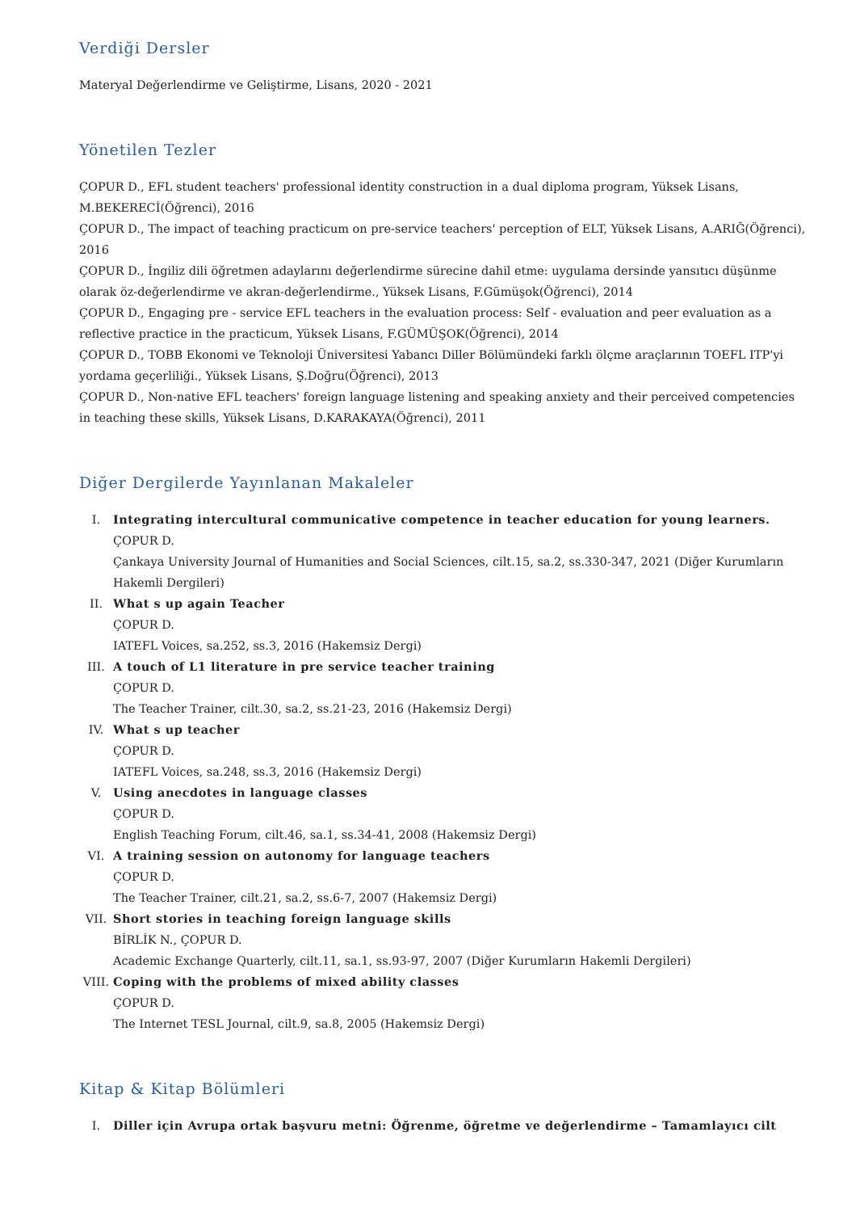Verdiği Dersler
Materyal Değerlendirme ve Geliştirme, Lisans, 2020 - 2021
Yönetilen Tezler
ÇOPUR D., EFL student teachers' professional identity construction in a dual diploma program, Yüksek Lisans, M.BEKERECİ(Öğrenci), 2016
ÇOPUR D., The impact of teaching practicum on pre-service teachers' perception of ELT, Yüksek Lisans, A.ARIĞ(Öğrenci), 2016
ÇOPUR D., İngiliz dili öğretmen adaylarını değerlendirme sürecine dahil etme: uygulama dersinde yansıtıcı düşünme olarak öz-değerlendirme ve akran-değerlendirme., Yüksek Lisans, F.Gümüşok(Öğrenci), 2014
ÇOPUR D., Engaging pre - service EFL teachers in the evaluation process: Self - evaluation and peer evaluation as a reflective practice in the practicum, Yüksek Lisans, F.GÜMÜŞOK(Öğrenci), 2014
ÇOPUR D., TOBB Ekonomi ve Teknoloji Üniversitesi Yabancı Diller Bölümündeki farklı ölçme araçlarının TOEFL ITP'yi yordama geçerliliği., Yüksek Lisans, Ş.Doğru(Öğrenci), 2013
ÇOPUR D., Non-native EFL teachers' foreign language listening and speaking anxiety and their perceived competencies in teaching these skills, Yüksek Lisans, D.KARAKAYA(Öğrenci), 2011
Diğer Dergilerde Yayınlanan Makaleler
I. Integrating intercultural communicative competence in teacher education for young learners.
ÇOPUR D.
Çankaya University Journal of Humanities and Social Sciences, cilt.15, sa.2, ss.330-347, 2021 (Diğer Kurumların Hakemli Dergileri)
II. What s up again Teacher
ÇOPUR D.
IATEFL Voices, sa.252, ss.3, 2016 (Hakemsiz Dergi)
III. A touch of L1 literature in pre service teacher training
ÇOPUR D.
The Teacher Trainer, cilt.30, sa.2, ss.21-23, 2016 (Hakemsiz Dergi)
IV. What s up teacher
ÇOPUR D.
IATEFL Voices, sa.248, ss.3, 2016 (Hakemsiz Dergi)
V. Using anecdotes in language classes
ÇOPUR D.
English Teaching Forum, cilt.46, sa.1, ss.34-41, 2008 (Hakemsiz Dergi)
VI. A training session on autonomy for language teachers
ÇOPUR D.
The Teacher Trainer, cilt.21, sa.2, ss.6-7, 2007 (Hakemsiz Dergi)
VII. Short stories in teaching foreign language skills
BİRLİK N., ÇOPUR D.
Academic Exchange Quarterly, cilt.11, sa.1, ss.93-97, 2007 (Diğer Kurumların Hakemli Dergileri)
VIII.
Coping with the problems of mixed ability classes
ÇOPUR D.
The Internet TESL Journal, cilt.9, sa.8, 2005 (Hakemsiz Dergi)
Kitap & Kitap Bölümleri
I. Diller için Avrupa ortak başvuru metni: Öğrenme, öğretme ve değerlendirme – Tamamlayıcı cilt